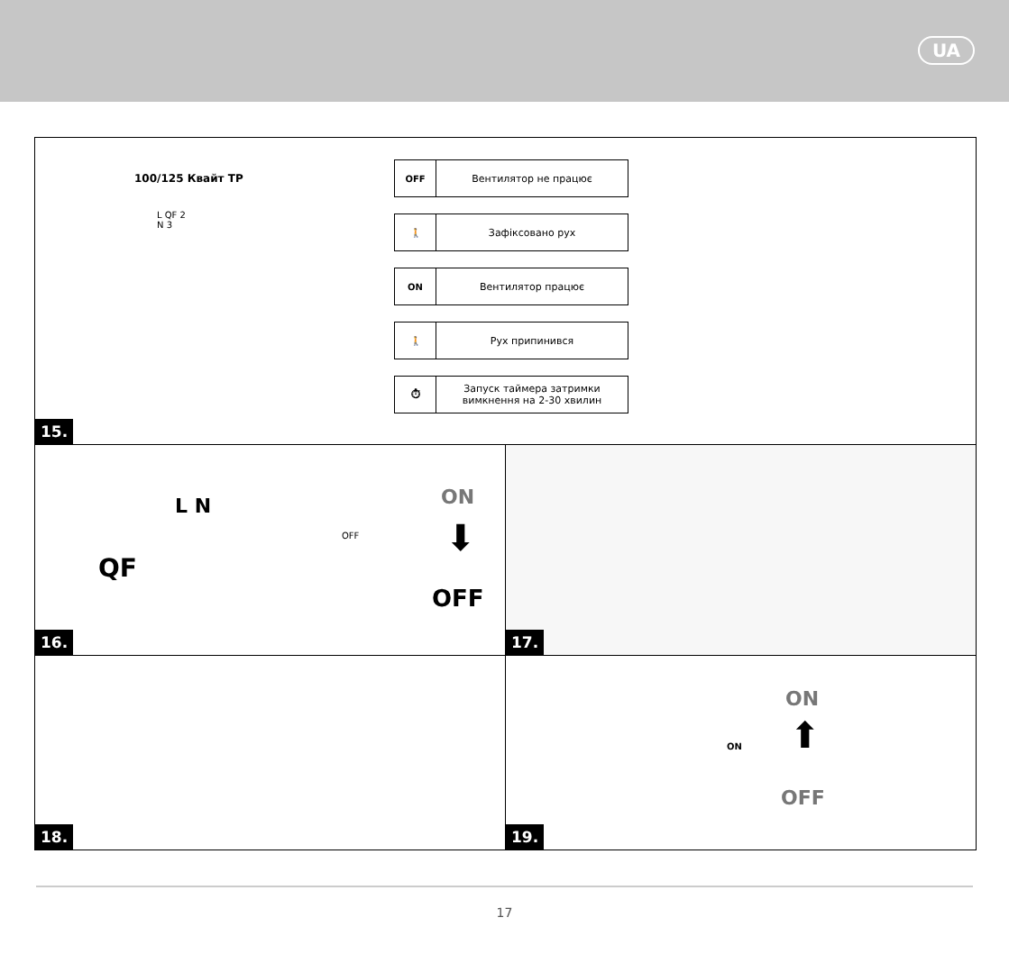UA
100/125 Квайт TP
L QF 2
N 3
OFF Вентилятор не працює
🚶 Зафіксовано рух
ON Вентилятор працює
🚶 Рух припинився
⏱ Запуск таймера затримки вимкнення на 2-30 хвилин
15.
L N
QF
OFF
ON
⬇
OFF
16.
17.
18.
ON
ON
⬆
OFF
19.
17